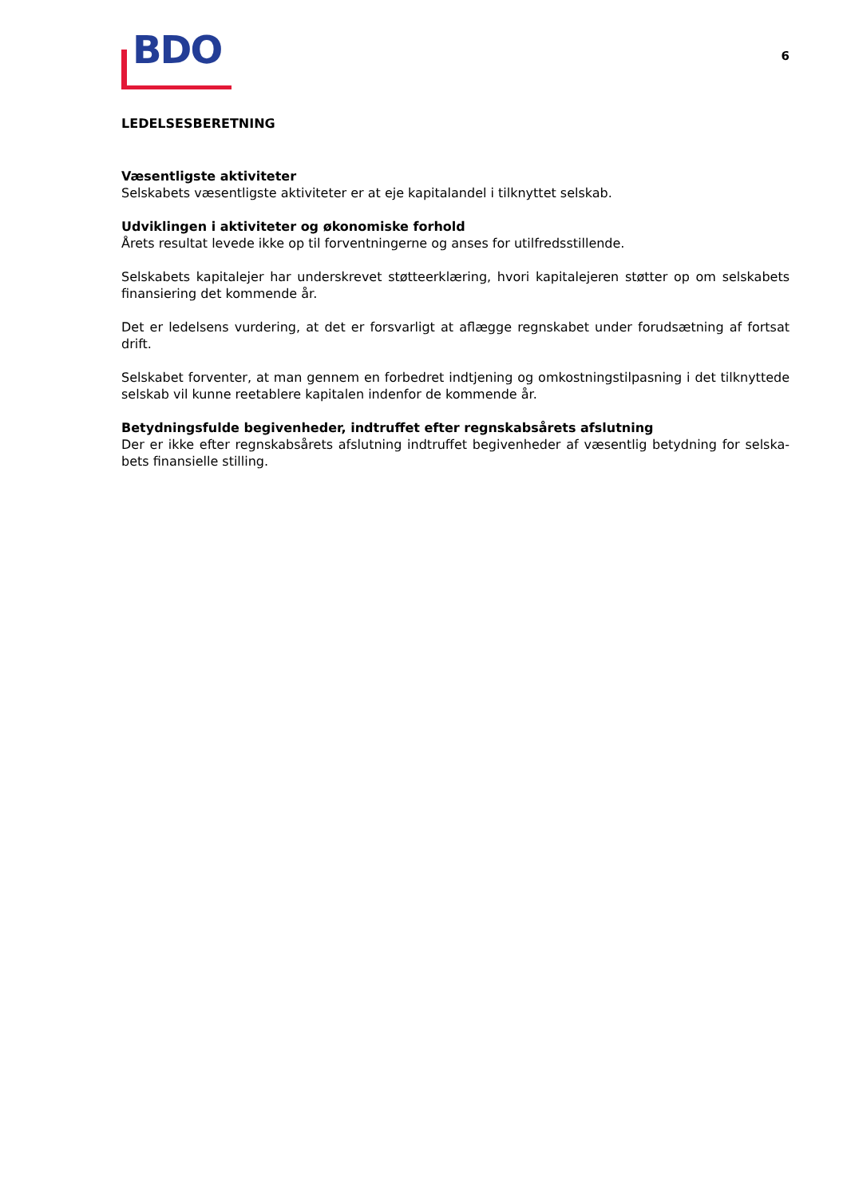BDO
6
LEDELSESBERETNING
Væsentligste aktiviteter
Selskabets væsentligste aktiviteter er at eje kapitalandel i tilknyttet selskab.
Udviklingen i aktiviteter og økonomiske forhold
Årets resultat levede ikke op til forventningerne og anses for utilfredsstillende.
Selskabets kapitalejer har underskrevet støtteerklæring, hvori kapitalejeren støtter op om selskabets finansiering det kommende år.
Det er ledelsens vurdering, at det er forsvarligt at aflægge regnskabet under forudsætning af fortsat drift.
Selskabet forventer, at man gennem en forbedret indtjening og omkostningstilpasning i det tilknyttede selskab vil kunne reetablere kapitalen indenfor de kommende år.
Betydningsfulde begivenheder, indtruffet efter regnskabsårets afslutning
Der er ikke efter regnskabsårets afslutning indtruffet begivenheder af væsentlig betydning for selska-bets finansielle stilling.